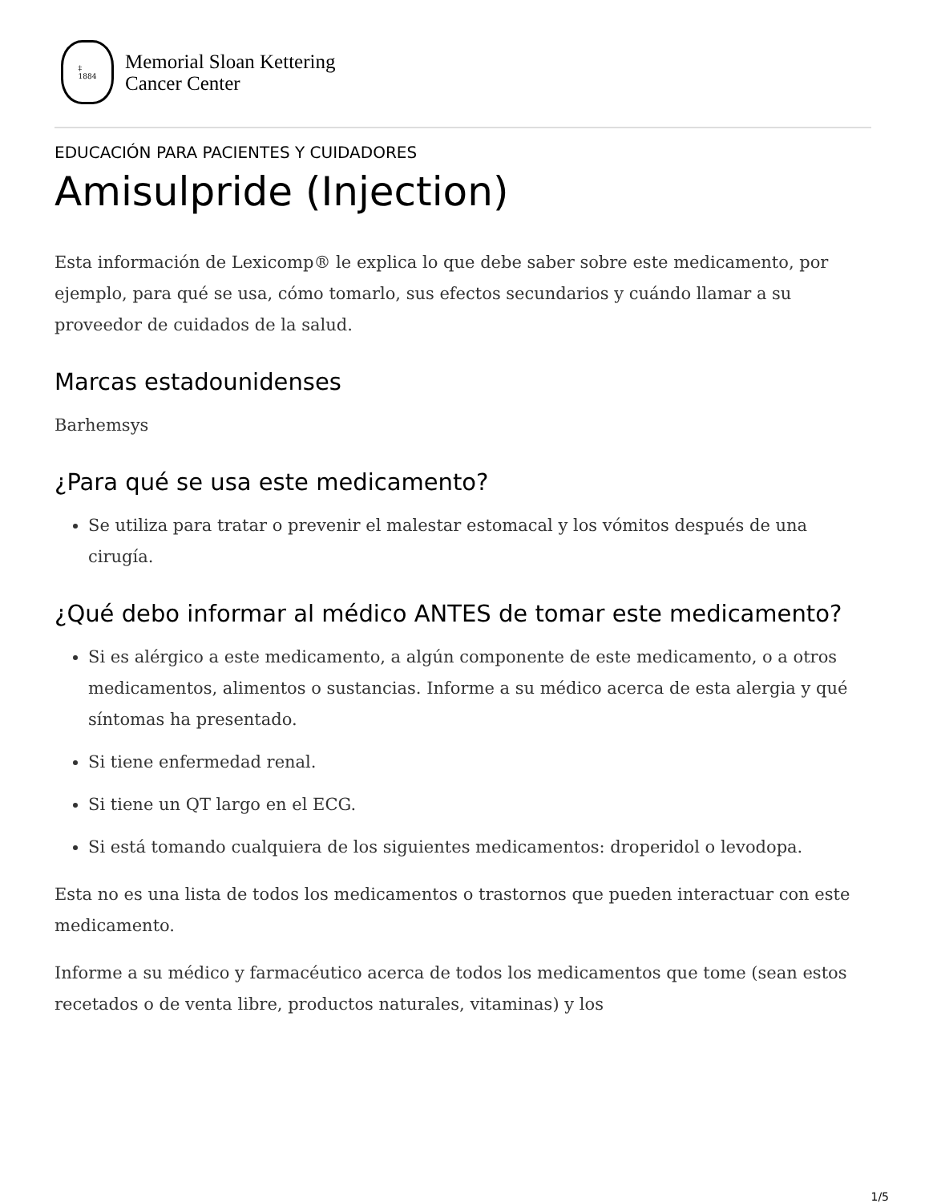‡
1884
Memorial Sloan Kettering
Cancer Center
EDUCACIÓN PARA PACIENTES Y CUIDADORES
Amisulpride (Injection)
Esta información de Lexicomp® le explica lo que debe saber sobre este medicamento, por ejemplo, para qué se usa, cómo tomarlo, sus efectos secundarios y cuándo llamar a su proveedor de cuidados de la salud.
Marcas estadounidenses
Barhemsys
¿Para qué se usa este medicamento?
Se utiliza para tratar o prevenir el malestar estomacal y los vómitos después de una cirugía.
¿Qué debo informar al médico ANTES de tomar este medicamento?
Si es alérgico a este medicamento, a algún componente de este medicamento, o a otros medicamentos, alimentos o sustancias. Informe a su médico acerca de esta alergia y qué síntomas ha presentado.
Si tiene enfermedad renal.
Si tiene un QT largo en el ECG.
Si está tomando cualquiera de los siguientes medicamentos: droperidol o levodopa.
Esta no es una lista de todos los medicamentos o trastornos que pueden interactuar con este medicamento.
Informe a su médico y farmacéutico acerca de todos los medicamentos que tome (sean estos recetados o de venta libre, productos naturales, vitaminas) y los
1/5